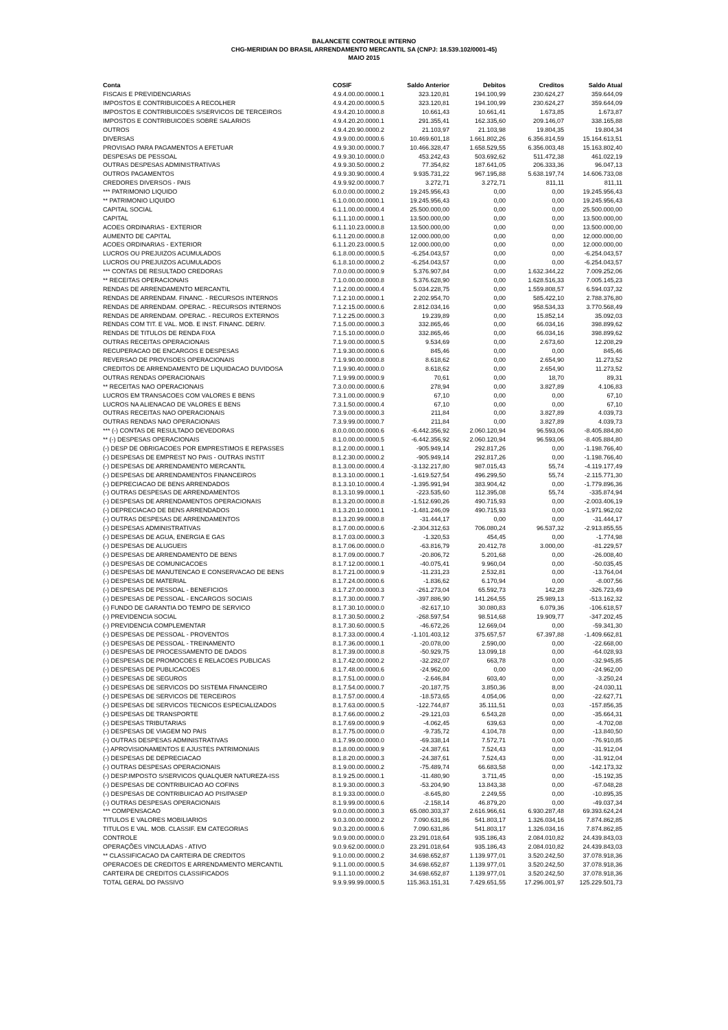BALANCETE CONTROLE INTERNO
CHG-MERIDIAN DO BRASIL ARRENDAMENTO MERCANTIL SA (CNPJ: 18.539.102/0001-45)
MAIO 2015
| Conta | COSIF | Saldo Anterior | Debitos | Creditos | Saldo Atual |
| --- | --- | --- | --- | --- | --- |
| FISCAIS E PREVIDENCIARIAS | 4.9.4.00.00.0000.1 | 323.120,81 | 194.100,99 | 230.624,27 | 359.644,09 |
| IMPOSTOS E CONTRIBUICOES A RECOLHER | 4.9.4.20.00.0000.5 | 323.120,81 | 194.100,99 | 230.624,27 | 359.644,09 |
| IMPOSTOS E CONTRIBUICOES S/SERVICOS DE TERCEIROS | 4.9.4.20.10.0000.8 | 10.661,43 | 10.661,41 | 1.673,85 | 1.673,87 |
| IMPOSTOS E CONTRIBUICOES SOBRE SALARIOS | 4.9.4.20.20.0000.1 | 291.355,41 | 162.335,60 | 209.146,07 | 338.165,88 |
| OUTROS | 4.9.4.20.90.0000.2 | 21.103,97 | 21.103,98 | 19.804,35 | 19.804,34 |
| DIVERSAS | 4.9.9.00.00.0000.6 | 10.469.601,18 | 1.661.802,26 | 6.356.814,59 | 15.164.613,51 |
| PROVISAO PARA PAGAMENTOS A EFETUAR | 4.9.9.30.00.0000.7 | 10.466.328,47 | 1.658.529,55 | 6.356.003,48 | 15.163.802,40 |
| DESPESAS DE PESSOAL | 4.9.9.30.10.0000.0 | 453.242,43 | 503.692,62 | 511.472,38 | 461.022,19 |
| OUTRAS DESPESAS ADMINISTRATIVAS | 4.9.9.30.50.0000.2 | 77.354,82 | 187.641,05 | 206.333,36 | 96.047,13 |
| OUTROS PAGAMENTOS | 4.9.9.30.90.0000.4 | 9.935.731,22 | 967.195,88 | 5.638.197,74 | 14.606.733,08 |
| CREDORES DIVERSOS - PAIS | 4.9.9.92.00.0000.7 | 3.272,71 | 3.272,71 | 811,11 | 811,11 |
| *** PATRIMONIO LIQUIDO | 6.0.0.00.00.0000.2 | 19.245.956,43 | 0,00 | 0,00 | 19.245.956,43 |
| ** PATRIMONIO LIQUIDO | 6.1.0.00.00.0000.1 | 19.245.956,43 | 0,00 | 0,00 | 19.245.956,43 |
| CAPITAL SOCIAL | 6.1.1.00.00.0000.4 | 25.500.000,00 | 0,00 | 0,00 | 25.500.000,00 |
| CAPITAL | 6.1.1.10.00.0000.1 | 13.500.000,00 | 0,00 | 0,00 | 13.500.000,00 |
| ACOES ORDINARIAS - EXTERIOR | 6.1.1.10.23.0000.8 | 13.500.000,00 | 0,00 | 0,00 | 13.500.000,00 |
| AUMENTO DE CAPITAL | 6.1.1.20.00.0000.8 | 12.000.000,00 | 0,00 | 0,00 | 12.000.000,00 |
| ACOES ORDINARIAS - EXTERIOR | 6.1.1.20.23.0000.5 | 12.000.000,00 | 0,00 | 0,00 | 12.000.000,00 |
| LUCROS OU PREJUIZOS ACUMULADOS | 6.1.8.00.00.0000.5 | -6.254.043,57 | 0,00 | 0,00 | -6.254.043,57 |
| LUCROS OU PREJUIZOS ACUMULADOS | 6.1.8.10.00.0000.2 | -6.254.043,57 | 0,00 | 0,00 | -6.254.043,57 |
| *** CONTAS DE RESULTADO CREDORAS | 7.0.0.00.00.0000.9 | 5.376.907,84 | 0,00 | 1.632.344,22 | 7.009.252,06 |
| ** RECEITAS OPERACIONAIS | 7.1.0.00.00.0000.8 | 5.376.628,90 | 0,00 | 1.628.516,33 | 7.005.145,23 |
| RENDAS DE ARRENDAMENTO MERCANTIL | 7.1.2.00.00.0000.4 | 5.034.228,75 | 0,00 | 1.559.808,57 | 6.594.037,32 |
| RENDAS DE ARRENDAM. FINANC. - RECURSOS INTERNOS | 7.1.2.10.00.0000.1 | 2.202.954,70 | 0,00 | 585.422,10 | 2.788.376,80 |
| RENDAS DE ARRENDAM. OPERAC. - RECURSOS INTERNOS | 7.1.2.15.00.0000.6 | 2.812.034,16 | 0,00 | 958.534,33 | 3.770.568,49 |
| RENDAS DE ARRENDAM. OPERAC. - RECUROS EXTERNOS | 7.1.2.25.00.0000.3 | 19.239,89 | 0,00 | 15.852,14 | 35.092,03 |
| RENDAS COM TIT. E VAL. MOB. E INST. FINANC. DERIV. | 7.1.5.00.00.0000.3 | 332.865,46 | 0,00 | 66.034,16 | 398.899,62 |
| RENDAS DE TITULOS DE RENDA FIXA | 7.1.5.10.00.0000.0 | 332.865,46 | 0,00 | 66.034,16 | 398.899,62 |
| OUTRAS RECEITAS OPERACIONAIS | 7.1.9.00.00.0000.5 | 9.534,69 | 0,00 | 2.673,60 | 12.208,29 |
| RECUPERACAO DE ENCARGOS E DESPESAS | 7.1.9.30.00.0000.6 | 845,46 | 0,00 | 0,00 | 845,46 |
| REVERSAO DE PROVISOES OPERACIONAIS | 7.1.9.90.00.0000.8 | 8.618,62 | 0,00 | 2.654,90 | 11.273,52 |
| CREDITOS DE ARRENDAMENTO DE LIQUIDACAO DUVIDOSA | 7.1.9.90.40.0000.0 | 8.618,62 | 0,00 | 2.654,90 | 11.273,52 |
| OUTRAS RENDAS OPERACIONAIS | 7.1.9.99.00.0000.9 | 70,61 | 0,00 | 18,70 | 89,31 |
| ** RECEITAS NAO OPERACIONAIS | 7.3.0.00.00.0000.6 | 278,94 | 0,00 | 3.827,89 | 4.106,83 |
| LUCROS EM TRANSACOES COM VALORES E BENS | 7.3.1.00.00.0000.9 | 67,10 | 0,00 | 0,00 | 67,10 |
| LUCROS NA ALIENACAO DE VALORES E BENS | 7.3.1.50.00.0000.4 | 67,10 | 0,00 | 0,00 | 67,10 |
| OUTRAS RECEITAS NAO OPERACIONAIS | 7.3.9.00.00.0000.3 | 211,84 | 0,00 | 3.827,89 | 4.039,73 |
| OUTRAS RENDAS NAO OPERACIONAIS | 7.3.9.99.00.0000.7 | 211,84 | 0,00 | 3.827,89 | 4.039,73 |
| *** (-) CONTAS DE RESULTADO DEVEDORAS | 8.0.0.00.00.0000.6 | -6.442.356,92 | 2.060.120,94 | 96.593,06 | -8.405.884,80 |
| ** (-) DESPESAS OPERACIONAIS | 8.1.0.00.00.0000.5 | -6.442.356,92 | 2.060.120,94 | 96.593,06 | -8.405.884,80 |
| (-) DESP DE OBRIGACOES POR EMPRESTIMOS E REPASSES | 8.1.2.00.00.0000.1 | -905.949,14 | 292.817,26 | 0,00 | -1.198.766,40 |
| (-) DESPESAS DE EMPREST NO PAIS - OUTRAS INSTIT | 8.1.2.30.00.0000.2 | -905.949,14 | 292.817,26 | 0,00 | -1.198.766,40 |
| (-) DESPESAS DE ARRENDAMENTO MERCANTIL | 8.1.3.00.00.0000.4 | -3.132.217,80 | 987.015,43 | 55,74 | -4.119.177,49 |
| (-) DESPESAS DE ARRENDAMENTOS FINANCEIROS | 8.1.3.10.00.0000.1 | -1.619.527,54 | 496.299,50 | 55,74 | -2.115.771,30 |
| (-) DEPRECIACAO DE BENS ARRENDADOS | 8.1.3.10.10.0000.4 | -1.395.991,94 | 383.904,42 | 0,00 | -1.779.896,36 |
| (-) OUTRAS DESPESAS DE ARRENDAMENTOS | 8.1.3.10.99.0000.1 | -223.535,60 | 112.395,08 | 55,74 | -335.874,94 |
| (-) DESPESAS DE ARRENDAMENTOS OPERACIONAIS | 8.1.3.20.00.0000.8 | -1.512.690,26 | 490.715,93 | 0,00 | -2.003.406,19 |
| (-) DEPRECIACAO DE BENS ARRENDADOS | 8.1.3.20.10.0000.1 | -1.481.246,09 | 490.715,93 | 0,00 | -1.971.962,02 |
| (-) OUTRAS DESPESAS DE ARRENDAMENTOS | 8.1.3.20.99.0000.8 | -31.444,17 | 0,00 | 0,00 | -31.444,17 |
| (-) DESPESAS ADMINISTRATIVAS | 8.1.7.00.00.0000.6 | -2.304.312,63 | 706.080,24 | 96.537,32 | -2.913.855,55 |
| (-) DESPESAS DE AGUA, ENERGIA E GAS | 8.1.7.03.00.0000.3 | -1.320,53 | 454,45 | 0,00 | -1.774,98 |
| (-) DESPESAS DE ALUGUEIS | 8.1.7.06.00.0000.0 | -63.816,79 | 20.412,78 | 3.000,00 | -81.229,57 |
| (-) DESPESAS DE ARRENDAMENTO DE BENS | 8.1.7.09.00.0000.7 | -20.806,72 | 5.201,68 | 0,00 | -26.008,40 |
| (-) DESPESAS DE COMUNICACOES | 8.1.7.12.00.0000.1 | -40.075,41 | 9.960,04 | 0,00 | -50.035,45 |
| (-) DESPESAS DE MANUTENCAO E CONSERVACAO DE BENS | 8.1.7.21.00.0000.9 | -11.231,23 | 2.532,81 | 0,00 | -13.764,04 |
| (-) DESPESAS DE MATERIAL | 8.1.7.24.00.0000.6 | -1.836,62 | 6.170,94 | 0,00 | -8.007,56 |
| (-) DESPESAS DE PESSOAL - BENEFICIOS | 8.1.7.27.00.0000.3 | -261.273,04 | 65.592,73 | 142,28 | -326.723,49 |
| (-) DESPESAS DE PESSOAL - ENCARGOS SOCIAIS | 8.1.7.30.00.0000.7 | -397.886,90 | 141.264,55 | 25.989,13 | -513.162,32 |
| (-) FUNDO DE GARANTIA DO TEMPO DE SERVICO | 8.1.7.30.10.0000.0 | -82.617,10 | 30.080,83 | 6.079,36 | -106.618,57 |
| (-) PREVIDENCIA SOCIAL | 8.1.7.30.50.0000.2 | -268.597,54 | 98.514,68 | 19.909,77 | -347.202,45 |
| (-) PREVIDENCIA COMPLEMENTAR | 8.1.7.30.60.0000.5 | -46.672,26 | 12.669,04 | 0,00 | -59.341,30 |
| (-) DESPESAS DE PESSOAL - PROVENTOS | 8.1.7.33.00.0000.4 | -1.101.403,12 | 375.657,57 | 67.397,88 | -1.409.662,81 |
| (-) DESPESAS DE PESSOAL - TREINAMENTO | 8.1.7.36.00.0000.1 | -20.078,00 | 2.590,00 | 0,00 | -22.668,00 |
| (-) DESPESAS DE PROCESSAMENTO DE DADOS | 8.1.7.39.00.0000.8 | -50.929,75 | 13.099,18 | 0,00 | -64.028,93 |
| (-) DESPESAS DE PROMOCOES E RELACOES PUBLICAS | 8.1.7.42.00.0000.2 | -32.282,07 | 663,78 | 0,00 | -32.945,85 |
| (-) DESPESAS DE PUBLICACOES | 8.1.7.48.00.0000.6 | -24.962,00 | 0,00 | 0,00 | -24.962,00 |
| (-) DESPESAS DE SEGUROS | 8.1.7.51.00.0000.0 | -2.646,84 | 603,40 | 0,00 | -3.250,24 |
| (-) DESPESAS DE SERVICOS DO SISTEMA FINANCEIRO | 8.1.7.54.00.0000.7 | -20.187,75 | 3.850,36 | 8,00 | -24.030,11 |
| (-) DESPESAS DE SERVICOS DE TERCEIROS | 8.1.7.57.00.0000.4 | -18.573,65 | 4.054,06 | 0,00 | -22.627,71 |
| (-) DESPESAS DE SERVICOS TECNICOS ESPECIALIZADOS | 8.1.7.63.00.0000.5 | -122.744,87 | 35.111,51 | 0,03 | -157.856,35 |
| (-) DESPESAS DE TRANSPORTE | 8.1.7.66.00.0000.2 | -29.121,03 | 6.543,28 | 0,00 | -35.664,31 |
| (-) DESPESAS TRIBUTARIAS | 8.1.7.69.00.0000.9 | -4.062,45 | 639,63 | 0,00 | -4.702,08 |
| (-) DESPESAS DE VIAGEM NO PAIS | 8.1.7.75.00.0000.0 | -9.735,72 | 4.104,78 | 0,00 | -13.840,50 |
| (-) OUTRAS DESPESAS ADMINISTRATIVAS | 8.1.7.99.00.0000.0 | -69.338,14 | 7.572,71 | 0,00 | -76.910,85 |
| (-) APROVISIONAMENTOS E AJUSTES PATRIMONIAIS | 8.1.8.00.00.0000.9 | -24.387,61 | 7.524,43 | 0,00 | -31.912,04 |
| (-) DESPESAS DE DEPRECIACAO | 8.1.8.20.00.0000.3 | -24.387,61 | 7.524,43 | 0,00 | -31.912,04 |
| (-) OUTRAS DESPESAS OPERACIONAIS | 8.1.9.00.00.0000.2 | -75.489,74 | 66.683,58 | 0,00 | -142.173,32 |
| (-) DESP.IMPOSTO S/SERVICOS QUALQUER NATUREZA-ISS | 8.1.9.25.00.0000.1 | -11.480,90 | 3.711,45 | 0,00 | -15.192,35 |
| (-) DESPESAS DE CONTRIBUICAO AO COFINS | 8.1.9.30.00.0000.3 | -53.204,90 | 13.843,38 | 0,00 | -67.048,28 |
| (-) DESPESAS DE CONTRIBUICAO AO PIS/PASEP | 8.1.9.33.00.0000.0 | -8.645,80 | 2.249,55 | 0,00 | -10.895,35 |
| (-) OUTRAS DESPESAS OPERACIONAIS | 8.1.9.99.00.0000.6 | -2.158,14 | 46.879,20 | 0,00 | -49.037,34 |
| *** COMPENSACAO | 9.0.0.00.00.0000.3 | 65.080.303,37 | 2.616.966,61 | 6.930.287,48 | 69.393.624,24 |
| TITULOS E VALORES MOBILIARIOS | 9.0.3.00.00.0000.2 | 7.090.631,86 | 541.803,17 | 1.326.034,16 | 7.874.862,85 |
| TITULOS E VAL. MOB. CLASSIF. EM CATEGORIAS | 9.0.3.20.00.0000.6 | 7.090.631,86 | 541.803,17 | 1.326.034,16 | 7.874.862,85 |
| CONTROLE | 9.0.9.00.00.0000.0 | 23.291.018,64 | 935.186,43 | 2.084.010,82 | 24.439.843,03 |
| OPERAÇÕES VINCULADAS - ATIVO | 9.0.9.62.00.0000.0 | 23.291.018,64 | 935.186,43 | 2.084.010,82 | 24.439.843,03 |
| ** CLASSIFICACAO DA CARTEIRA DE CREDITOS | 9.1.0.00.00.0000.2 | 34.698.652,87 | 1.139.977,01 | 3.520.242,50 | 37.078.918,36 |
| OPERACOES DE CREDITOS E ARRENDAMENTO MERCANTIL | 9.1.1.00.00.0000.5 | 34.698.652,87 | 1.139.977,01 | 3.520.242,50 | 37.078.918,36 |
| CARTEIRA DE CREDITOS CLASSIFICADOS | 9.1.1.10.00.0000.2 | 34.698.652,87 | 1.139.977,01 | 3.520.242,50 | 37.078.918,36 |
| TOTAL GERAL DO PASSIVO | 9.9.9.99.99.0000.5 | 115.363.151,31 | 7.429.651,55 | 17.296.001,97 | 125.229.501,73 |